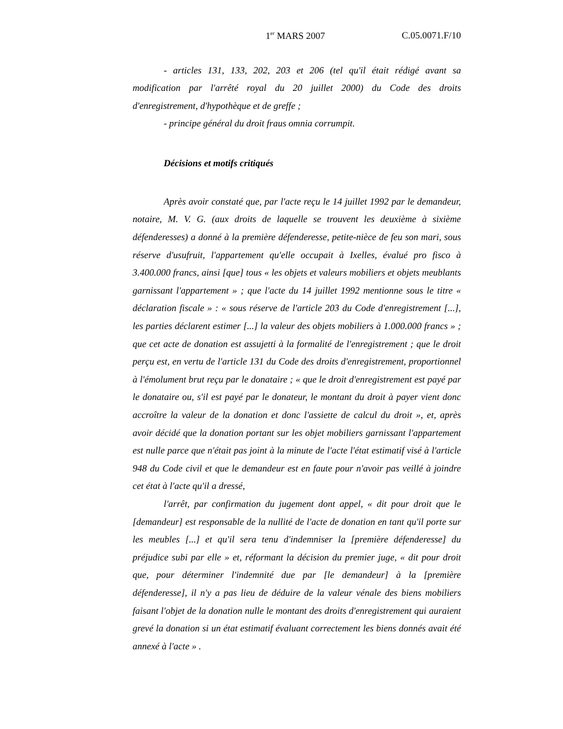1<sup>er</sup> MARS 2007 C.05.0071.F/10
- articles 131, 133, 202, 203 et 206 (tel qu'il était rédigé avant sa modification par l'arrêté royal du 20 juillet 2000) du Code des droits d'enregistrement, d'hypothèque et de greffe ;
- principe général du droit fraus omnia corrumpit.
Décisions et motifs critiqués
Après avoir constaté que, par l'acte reçu le 14 juillet 1992 par le demandeur, notaire, M. V. G. (aux droits de laquelle se trouvent les deuxième à sixième défenderesses) a donné à la première défenderesse, petite-nièce de feu son mari, sous réserve d'usufruit, l'appartement qu'elle occupait à Ixelles, évalué pro fisco à 3.400.000 francs, ainsi [que] tous « les objets et valeurs mobiliers et objets meublants garnissant l'appartement » ; que l'acte du 14 juillet 1992 mentionne sous le titre « déclaration fiscale » : « sous réserve de l'article 203 du Code d'enregistrement [...], les parties déclarent estimer [...] la valeur des objets mobiliers à 1.000.000 francs » ; que cet acte de donation est assujetti à la formalité de l'enregistrement ; que le droit perçu est, en vertu de l'article 131 du Code des droits d'enregistrement, proportionnel à l'émolument brut reçu par le donataire ; « que le droit d'enregistrement est payé par le donataire ou, s'il est payé par le donateur, le montant du droit à payer vient donc accroître la valeur de la donation et donc l'assiette de calcul du droit », et, après avoir décidé que la donation portant sur les objet mobiliers garnissant l'appartement est nulle parce que n'était pas joint à la minute de l'acte l'état estimatif visé à l'article 948 du Code civil et que le demandeur est en faute pour n'avoir pas veillé à joindre cet état à l'acte qu'il a dressé,
l'arrêt, par confirmation du jugement dont appel, « dit pour droit que le [demandeur] est responsable de la nullité de l'acte de donation en tant qu'il porte sur les meubles [...] et qu'il sera tenu d'indemniser la [première défenderesse] du préjudice subi par elle » et, réformant la décision du premier juge, « dit pour droit que, pour déterminer l'indemnité due par [le demandeur] à la [première défenderesse], il n'y a pas lieu de déduire de la valeur vénale des biens mobiliers faisant l'objet de la donation nulle le montant des droits d'enregistrement qui auraient grevé la donation si un état estimatif évaluant correctement les biens donnés avait été annexé à l'acte » .